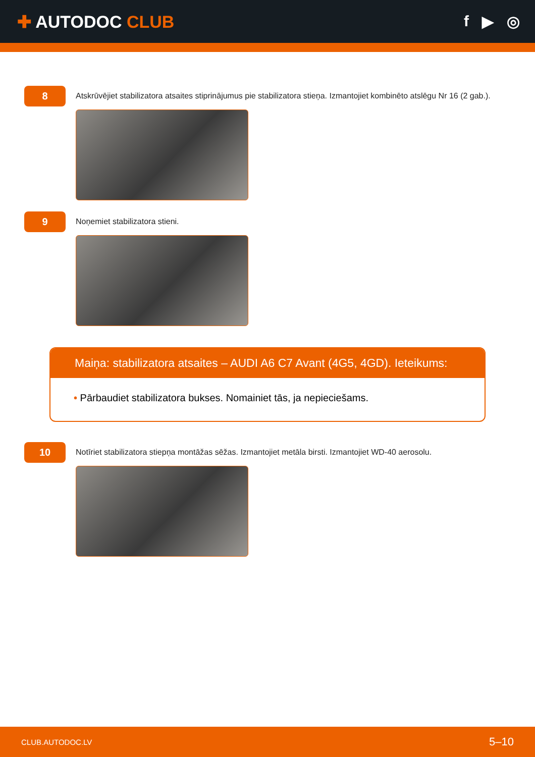✚ AUTODOC CLUB f ▶ ◎
8
Atskrūvējiet stabilizatora atsaites stiprinājumus pie stabilizatora stieņa. Izmantojiet kombinēto atslēgu Nr 16 (2 gab.).
9
Noņemiet stabilizatora stieni.
Maiņa: stabilizatora atsaites – AUDI A6 C7 Avant (4G5, 4GD). Ieteikums:
• Pārbaudiet stabilizatora bukses. Nomainiet tās, ja nepieciešams.
10
Notīriet stabilizatora stiepņa montāžas sēžas. Izmantojiet metāla birsti. Izmantojiet WD-40 aerosolu.
CLUB.AUTODOC.LV 5–10